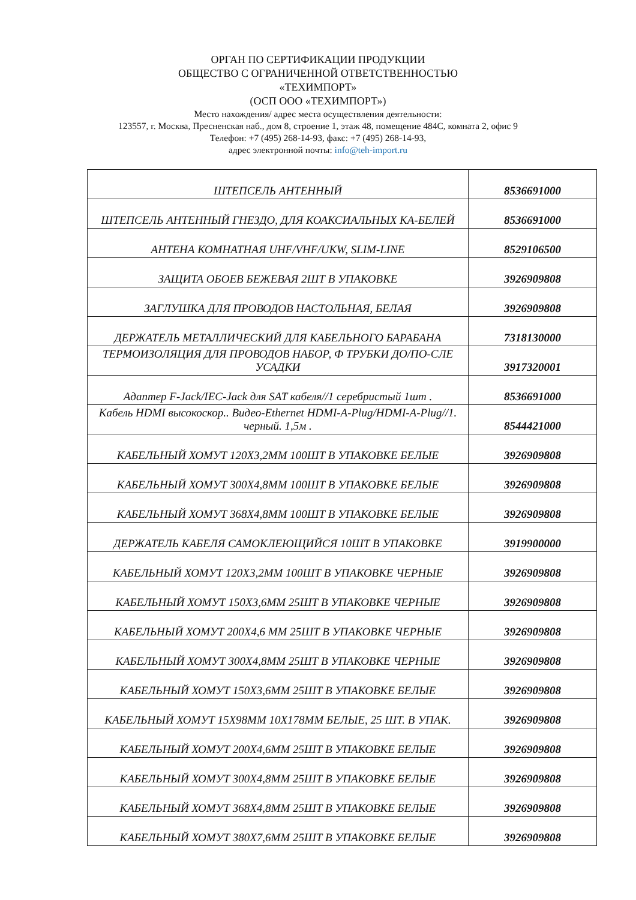ОРГАН ПО СЕРТИФИКАЦИИ ПРОДУКЦИИ
ОБЩЕСТВО С ОГРАНИЧЕННОЙ ОТВЕТСТВЕННОСТЬЮ
«ТЕХИМПОРТ»
(ОСП ООО «ТЕХИМПОРТ»)
Место нахождения/ адрес места осуществления деятельности:
123557, г. Москва, Пресненская наб., дом 8, строение 1, этаж 48, помещение 484С, комната 2, офис 9
Телефон: +7 (495) 268-14-93, факс: +7 (495) 268-14-93,
адрес электронной почты: info@teh-import.ru
| ШТЕПСЕЛЬ АНТЕННЫЙ | 8536691000 |
| ШТЕПСЕЛЬ АНТЕННЫЙ ГНЕЗДО, ДЛЯ КОАКСИАЛЬНЫХ КА-БЕЛЕЙ | 8536691000 |
| АНТЕНА КОМНАТНАЯ UHF/VHF/UKW, SLIM-LINE | 8529106500 |
| ЗАЩИТА ОБОЕВ БЕЖЕВАЯ 2ШТ В УПАКОВКЕ | 3926909808 |
| ЗАГЛУШКА ДЛЯ ПРОВОДОВ НАСТОЛЬНАЯ, БЕЛАЯ | 3926909808 |
| ДЕРЖАТЕЛЬ МЕТАЛЛИЧЕСКИЙ ДЛЯ КАБЕЛЬНОГО БАРАБАНА | 7318130000 |
| ТЕРМОИЗОЛЯЦИЯ ДЛЯ ПРОВОДОВ НАБОР, Ф ТРУБКИ ДО/ПО-СЛЕ УСАДКИ | 3917320001 |
| Адаптер F-Jack/IEC-Jack для SAT кабеля//1 серебристый 1шт . | 8536691000 |
| Кабель HDMI высокоскор.. Видео-Ethernet HDMI-A-Plug/HDMI-A-Plug//1. черный. 1,5м . | 8544421000 |
| КАБЕЛЬНЫЙ ХОМУТ 120X3,2ММ 100ШТ В УПАКОВКЕ БЕЛЫЕ | 3926909808 |
| КАБЕЛЬНЫЙ ХОМУТ 300X4,8ММ 100ШТ В УПАКОВКЕ БЕЛЫЕ | 3926909808 |
| КАБЕЛЬНЫЙ ХОМУТ 368X4,8ММ 100ШТ В УПАКОВКЕ БЕЛЫЕ | 3926909808 |
| ДЕРЖАТЕЛЬ КАБЕЛЯ САМОКЛЕЮЩИЙСЯ 10ШТ В УПАКОВКЕ | 3919900000 |
| КАБЕЛЬНЫЙ ХОМУТ 120X3,2ММ 100ШТ В УПАКОВКЕ ЧЕРНЫЕ | 3926909808 |
| КАБЕЛЬНЫЙ ХОМУТ 150X3,6ММ 25ШТ В УПАКОВКЕ ЧЕРНЫЕ | 3926909808 |
| КАБЕЛЬНЫЙ ХОМУТ 200X4,6 ММ 25ШТ В УПАКОВКЕ ЧЕРНЫЕ | 3926909808 |
| КАБЕЛЬНЫЙ ХОМУТ 300X4,8ММ 25ШТ В УПАКОВКЕ ЧЕРНЫЕ | 3926909808 |
| КАБЕЛЬНЫЙ ХОМУТ 150X3,6ММ 25ШТ В УПАКОВКЕ БЕЛЫЕ | 3926909808 |
| КАБЕЛЬНЫЙ ХОМУТ 15X98ММ 10X178ММ БЕЛЫЕ, 25 ШТ. В УПАК. | 3926909808 |
| КАБЕЛЬНЫЙ ХОМУТ 200X4,6ММ 25ШТ В УПАКОВКЕ БЕЛЫЕ | 3926909808 |
| КАБЕЛЬНЫЙ ХОМУТ 300X4,8ММ 25ШТ В УПАКОВКЕ БЕЛЫЕ | 3926909808 |
| КАБЕЛЬНЫЙ ХОМУТ 368X4,8ММ 25ШТ В УПАКОВКЕ БЕЛЫЕ | 3926909808 |
| КАБЕЛЬНЫЙ ХОМУТ 380X7,6ММ 25ШТ В УПАКОВКЕ БЕЛЫЕ | 3926909808 |